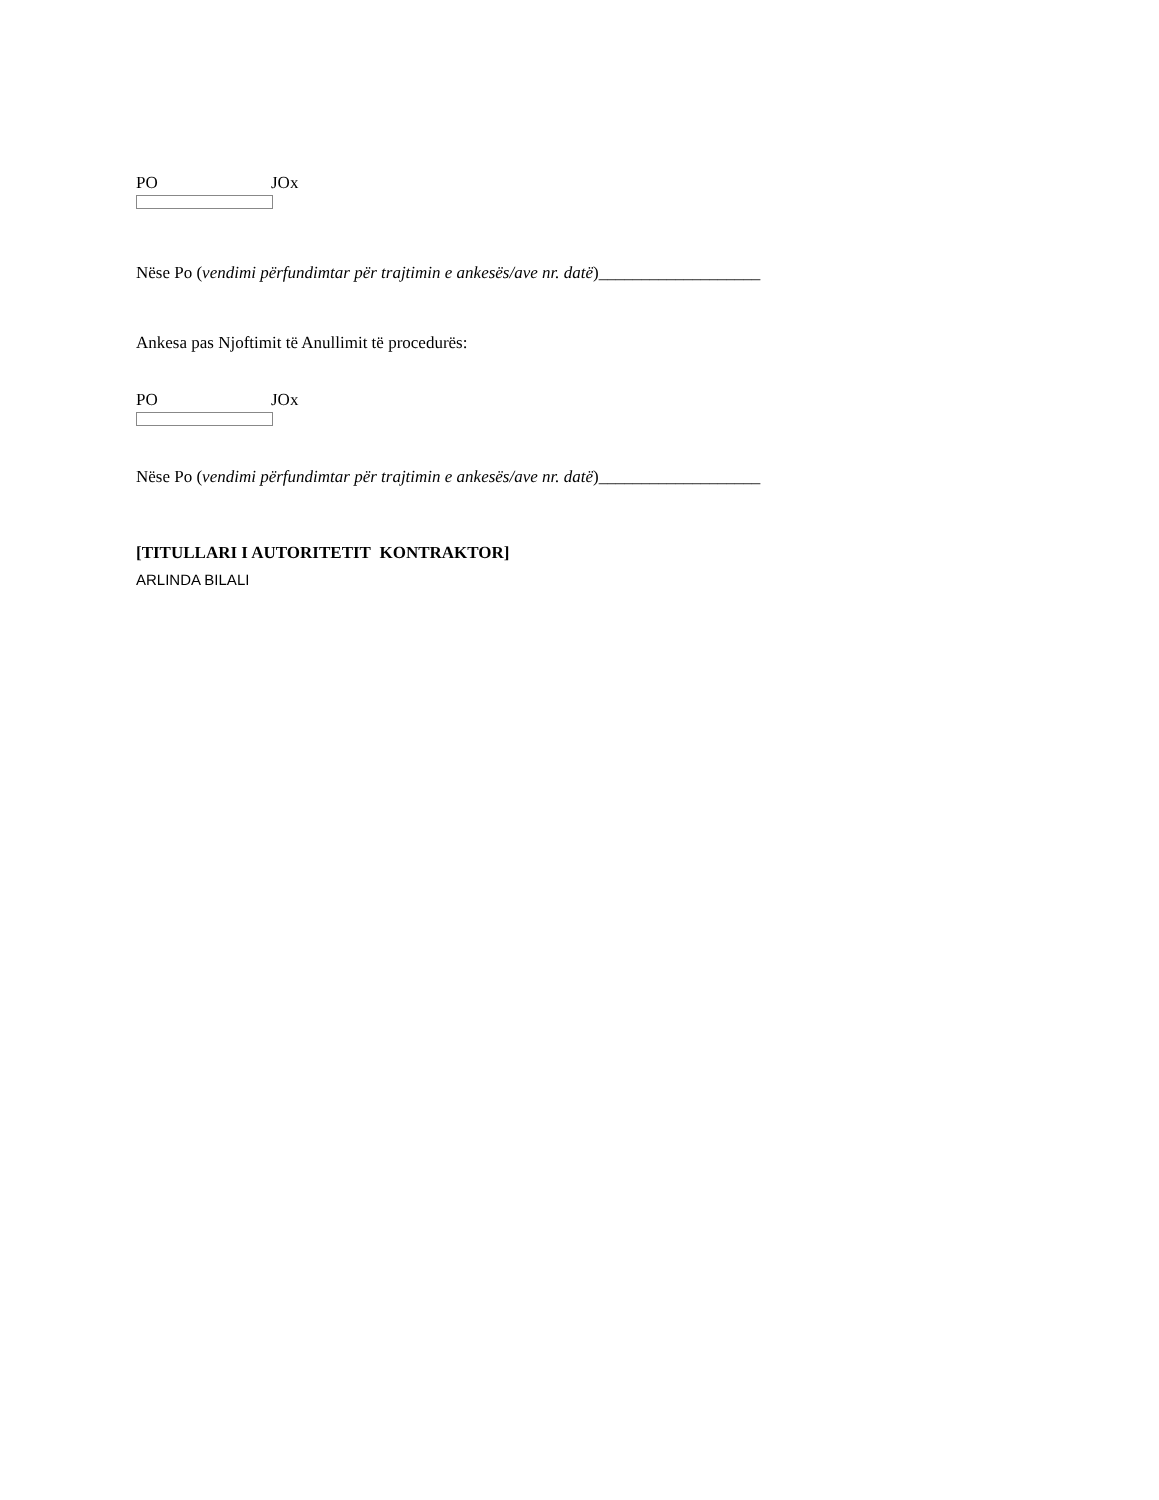PO JOx
Nëse Po (vendimi përfundimtar për trajtimin e ankesës/ave nr. datë)___________________
Ankesa pas Njoftimit të Anullimit të procedurës:
PO JOx
Nëse Po (vendimi përfundimtar për trajtimin e ankesës/ave nr. datë)___________________
[TITULLARI I AUTORITETIT KONTRAKTOR]
ARLINDA BILALI